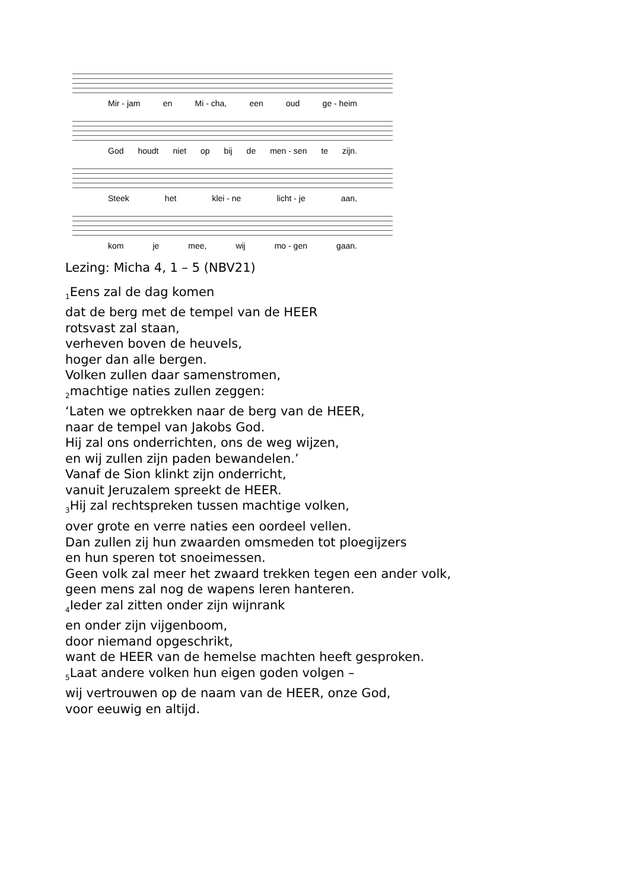Mir - jam en Mi - cha, een oud ge - heim
God houdt niet op bij de men - sen te zijn.
Steek het klei - ne licht - je aan,
kom je mee, wij mo - gen gaan.
Lezing: Micha 4, 1 – 5 (NBV21)
<sub>1</sub>Eens zal de dag komen
dat de berg met de tempel van de HEER
rotsvast zal staan,
verheven boven de heuvels,
hoger dan alle bergen.
Volken zullen daar samenstromen,
<sub>2</sub>machtige naties zullen zeggen:
‘Laten we optrekken naar de berg van de HEER,
naar de tempel van Jakobs God.
Hij zal ons onderrichten, ons de weg wijzen,
en wij zullen zijn paden bewandelen.’
Vanaf de Sion klinkt zijn onderricht,
vanuit Jeruzalem spreekt de HEER.
<sub>3</sub>Hij zal rechtspreken tussen machtige volken,
over grote en verre naties een oordeel vellen.
Dan zullen zij hun zwaarden omsmeden tot ploegijzers
en hun speren tot snoeimessen.
Geen volk zal meer het zwaard trekken tegen een ander volk,
geen mens zal nog de wapens leren hanteren.
<sub>4</sub>Ieder zal zitten onder zijn wijnrank
en onder zijn vijgenboom,
door niemand opgeschrikt,
want de HEER van de hemelse machten heeft gesproken.
<sub>5</sub>Laat andere volken hun eigen goden volgen –
wij vertrouwen op de naam van de HEER, onze God,
voor eeuwig en altijd.